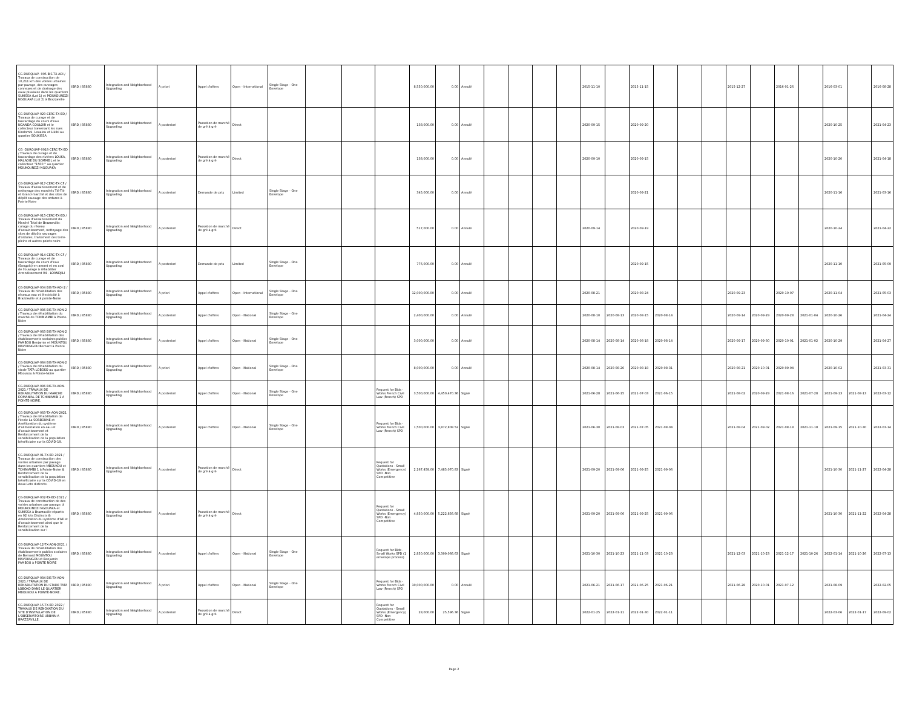| CG-DURQUAP- 005 BIS-TX-AOI / Travaux de construction de 10,211 km des voiries urbaines par pavage, des ouvrages connexes et de drainage des eaux pluviales dans les quartiers SUKISSA (Lot 1) et MOUKOUNDZI NGOUAKA (Lot 2) à Brazzaville | IBRD / 85880 | Integration and Neighborhood Upgrading | A priori | Appel d'offres | Open - International | Single Stage - One Envelope | | | | 8,550,000.00 | 0.00 | Annulé | | | | | 2015-11-10 | | 2015-11-15 | | | | 2015-12-27 | | 2016-01-26 | | 2016-03-01 | | 2016-08-28 |
| CG-DURQUAP-020-CERC-TX-ED / Travaux de curage et de faucardage du cours d'eau NGANDA COULOIR et le collecteur traversant les rues Kindombi, Loualou et Likibi au quartier SOUKISSA | IBRD / 85880 | Integration and Neighborhood Upgrading | A posteriori | Passation de marché de gré à gré | Direct | | | | | 138,000.00 | 0.00 | Annulé | | | | | 2020-09-15 | | 2020-09-20 | | | | | | | | 2020-10-25 | | 2021-04-23 |
| CG -DURQUAP-0018-CERC-TX-ED / Travaux de curage et de faucardage des rivières LOUKA, MALADIE DU SOMMEIL et le collecteur ''1500 '' au quartier MOUKOUNDZI-NGOUAKA | IBRD / 85880 | Integration and Neighborhood Upgrading | A posteriori | Passation de marché de gré à gré | Direct | | | | | 138,000.00 | 0.00 | Annulé | | | | | 2020-09-10 | | 2020-09-15 | | | | | | | | 2020-10-20 | | 2021-04-18 |
| CG-DURQUAP-017-CERC-TX-CF / Travaux d'assainissement et de nettoyage des marchés Tié-Tié et Grand-marché et des sites de dépôt sauvage des ordures à Pointe Noire | IBRD / 85880 | Integration and Neighborhood Upgrading | A posteriori | Demande de prix | Limited | Single Stage - One Envelope | | | | 345,000.00 | 0.00 | Annulé | | | | | | | 2020-09-21 | | | | | | | | 2020-11-16 | | 2021-03-16 |
| CG-DURQUAP-015-CERC-TX-ED / Travaux d'assainissement du Marché Total de Brazzaville: curage du réseau d'assainissement, nettoyage des sites de dépôts sauvages d'ordures, traitement des terre-pleins et autres points noirs | IBRD / 85880 | Integration and Neighborhood Upgrading | A posteriori | Passation de marché de gré à gré | Direct | | | | | 517,000.00 | 0.00 | Annulé | | | | | 2020-09-14 | | 2020-09-19 | | | | | | | | 2020-10-24 | | 2021-04-22 |
| CG-DURQUAP-014-CERC-TX-CF / Travaux de curage et de faucardage du cours d'eau (Songolo) en amont et en aval de l'ouvrage à réhabiliter Arrondissement 04 - LOANDJILI | IBRD / 85880 | Integration and Neighborhood Upgrading | A posteriori | Demande de prix | Limited | Single Stage - One Envelope | | | | 776,000.00 | 0.00 | Annulé | | | | | | | 2020-09-15 | | | | | | | | 2020-11-10 | | 2021-05-09 |
| CG-DURQUAP-004 BIS-TX-AOI-2 / Travaux de réhabilitation des réseaux eau et électricité à Brazzaville et à pointe-Noire | IBRD / 85880 | Integration and Neighborhood Upgrading | A priori | Appel d'offres | Open - International | Single Stage - One Envelope | | | | 12,000,000.00 | 0.00 | Annulé | | | | | 2020-08-21 | | 2020-08-24 | | | | 2020-09-23 | | 2020-10-07 | | 2020-11-04 | | 2021-05-03 |
| CG-DURQUAP-086 BIS-TX-AON-2 / Travaux de réhabilitation du marché de TCHINIAMBI à Pointe-Noire | IBRD / 85880 | Integration and Neighborhood Upgrading | A posteriori | Appel d'offres | Open - National | Single Stage - One Envelope | | | | 2,400,000.00 | 0.00 | Annulé | | | | | 2020-08-10 | 2020-08-13 | 2020-08-15 | 2020-08-14 | | | 2020-09-14 | 2020-09-29 | 2020-09-28 | 2021-01-04 | 2020-10-26 | | 2021-04-24 |
| CG-DURQUAP-083 BIS-TX-AON-2 / Travaux de réhabilitation des établissements scolaires publics PAMBOU Benjamin et MOUNTOU MAVOUNGOU Bernard à Pointe Noire | IBRD / 85880 | Integration and Neighborhood Upgrading | A posteriori | Appel d'offres | Open - National | Single Stage - One Envelope | | | | 3,000,000.00 | 0.00 | Annulé | | | | | 2020-08-14 | 2020-08-14 | 2020-08-18 | 2020-08-14 | | | 2020-09-17 | 2020-09-30 | 2020-10-01 | 2021-01-02 | 2020-10-29 | | 2021-04-27 |
| CG-DURQUAP-084 BIS-TX-AON-2 / Travaux de réhabilitation du stade TATA LOBOKO au quartier Mboukou à Pointe-Noire | IBRD / 85880 | Integration and Neighborhood Upgrading | A priori | Appel d'offres | Open - National | Single Stage - One Envelope | | | | 8,000,000.00 | 0.00 | Annulé | | | | | 2020-08-14 | 2020-08-26 | 2020-08-18 | 2020-08-31 | | | 2020-08-21 | 2020-10-01 | 2020-09-04 | | 2020-10-02 | | 2021-03-31 |
| CG-DURQUAP-086 BIS-TX-AON-2021 / TRAVAUX DE REHABILITATION DU MARCHE DOMANIAL DE TCHINIAMBI 1 A POINTE-NOIRE. | IBRD / 85880 | Integration and Neighborhood Upgrading | A posteriori | Appel d'offres | Open - National | Single Stage - One Envelope | | | Request for Bids - Works French Civil Law (French) SPD | 3,500,000.00 | 4,450,470.36 | Signé | | | | | 2021-06-28 | 2021-06-15 | 2021-07-03 | 2021-06-15 | | | 2021-08-02 | 2020-09-29 | 2021-08-16 | 2021-07-28 | 2021-09-13 | 2021-08-13 | 2022-03-12 |
| CG-DURQUAP-083-TX-AON-2021 / Travaux de réhabilitation de l'école La SORBONNE et Amélioration du système d'alimentation en eau et d'assainissement et Renforcement de la sensibilisation de la population bénéficiaire sur la COVID-19. | IBRD / 85880 | Integration and Neighborhood Upgrading | A posteriori | Appel d'offres | Open - National | Single Stage - One Envelope | | | Request for Bids - Works French Civil Law (French) SPD | 1,500,000.00 | 3,872,808.52 | Signé | | | | | 2021-06-30 | 2021-08-03 | 2021-07-05 | 2021-08-04 | | | 2021-08-04 | 2021-09-02 | 2021-08-18 | 2021-11-18 | 2021-09-15 | 2021-10-30 | 2022-03-14 |
| CG-DURQUAP-01-TX-ED-2021 / Travaux de construction des voiries urbaines par pavage dans les quartiers MBOUKOU et TCHINIAMBI 1 à Pointe-Noire & Renforcement de la sensibilisation de la population bénéficiaire sur la COVID-19 en deux Lots distincts. | IBRD / 85880 | Integration and Neighborhood Upgrading | A posteriori | Passation de marché de gré à gré | Direct | | | | Request for Quotations - Small Works (Emergency) SPD -Non Competitive | 2,167,459.00 | 7,485,070.83 | Signé | | | | | 2021-09-20 | 2021-09-06 | 2021-09-25 | 2021-09-06 | | | | | | | 2021-10-30 | 2021-11-27 | 2022-04-28 |
| CG-DURQUAP-002-TX-ED-2021 / Travaux de construction de des voiries urbaines par pavage, à MOUKOUNDZI NGOUAKA et SUKISSA à Brazzaville répartis en 02 lots Distincts & Amélioration du système d'AE et d'assainissement ainsi que le Renforcement de la sensibilisation sur l | IBRD / 85880 | Integration and Neighborhood Upgrading | A posteriori | Passation de marché de gré à gré | Direct | | | | Request for Quotations - Small Works (Emergency) SPD -Non Competitive | 4,850,000.00 | 5,222,856.68 | Signé | | | | | 2021-09-20 | 2021-09-06 | 2021-09-25 | 2021-09-06 | | | | | | | 2021-10-30 | 2021-11-22 | 2022-04-28 |
| CG-DURQUAP-12-TX-AON-2021 / Travaux de réhabilitation des établissements publics scolaires de Bernard MOUNTOU MAVOUNGOU et Benjamin PAMBOU à POINTE NOIRE | IBRD / 85880 | Integration and Neighborhood Upgrading | A posteriori | Appel d'offres | Open - National | Single Stage - One Envelope | | | Request for Bids - Small Works SPD (1 envelope process) | 2,850,000.00 | 3,399,066.63 | Signé | | | | | 2021-10-30 | 2021-10-23 | 2021-11-03 | 2021-10-23 | | | 2021-12-03 | 2021-10-23 | 2021-12-17 | 2021-10-26 | 2022-01-14 | 2021-10-26 | 2022-07-13 |
| CG-DURQUAP-084 BIS-TX-AON-2021 / TRAVAUX DE REHABILITATION DU STADE TATA LOBOKO DANS LE QUARTIER MBOUKOU A POINTE-NOIRE. | IBRD / 85880 | Integration and Neighborhood Upgrading | A priori | Appel d'offres | Open - National | Single Stage - One Envelope | | | Request for Bids - Works French Civil Law (French) SPD | 10,000,000.00 | 0.00 | Annulé | | | | | 2021-06-21 | 2021-06-17 | 2021-06-25 | 2021-06-21 | | | 2021-06-28 | 2020-10-01 | 2021-07-12 | | 2021-08-09 | | 2022-02-05 |
| CG-DURQUAP-15-TX-ED-2022 / TRAVAUX DE RENOVATION DU SITE D'INSTALLATION DE L'OBSERVATOIRE URBAIN A BRAZZAVILLE. | IBRD / 85880 | Integration and Neighborhood Upgrading | A posteriori | Passation de marché de gré à gré | Direct | | | | Request for Quotations - Small Works (Emergency) SPD -Non Competitive | 28,000.00 | 25,596.36 | Signé | | | | | 2022-01-25 | 2022-01-11 | 2022-01-30 | 2022-01-11 | | | | | | | 2022-03-06 | 2022-01-17 | 2022-09-02 |
Page 2